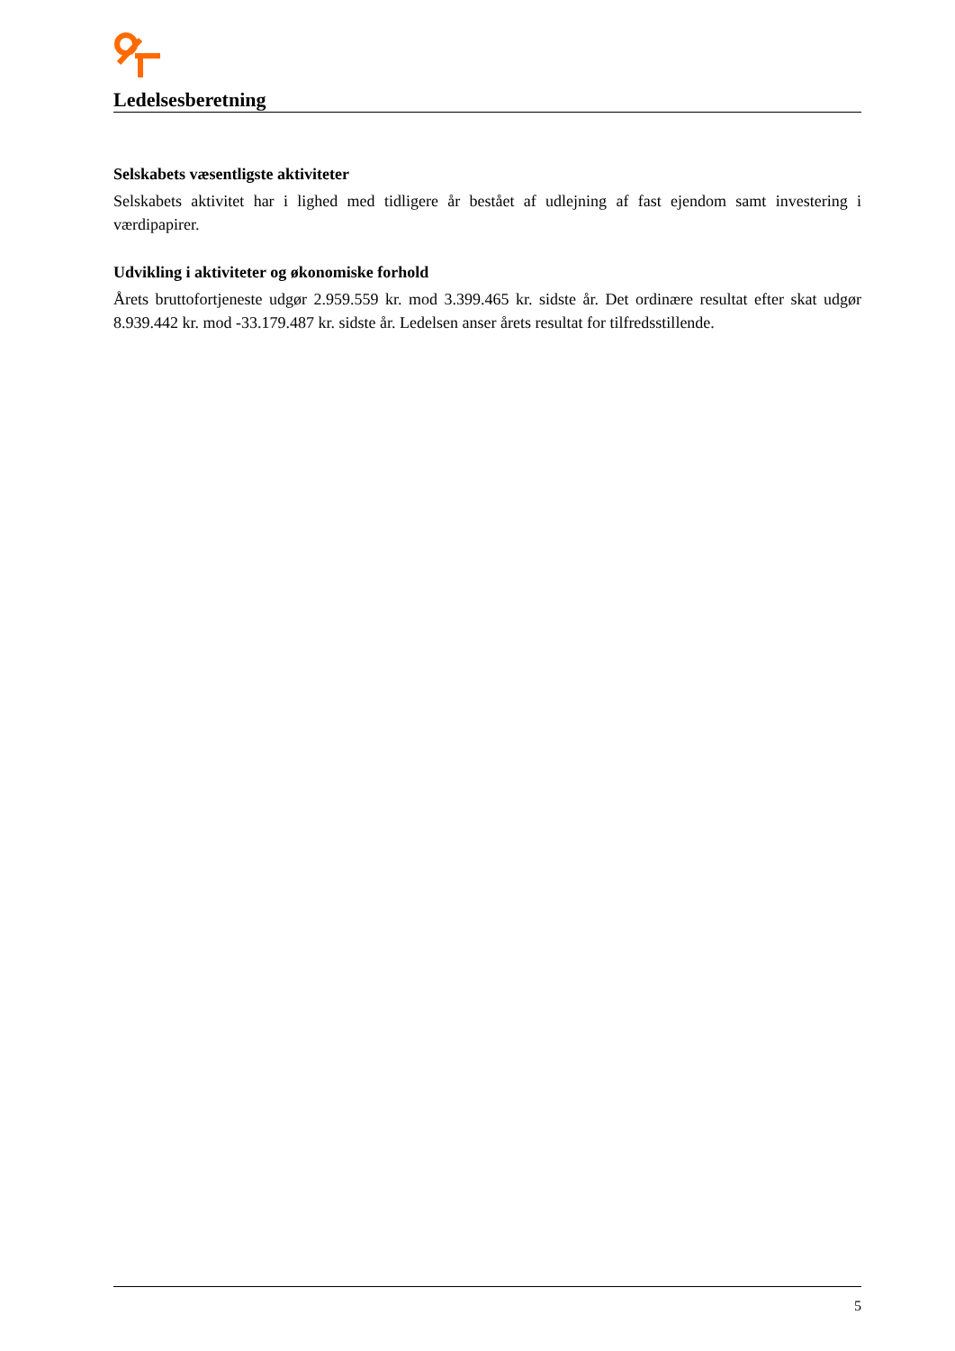Ledelsesberetning
Selskabets væsentligste aktiviteter
Selskabets aktivitet har i lighed med tidligere år bestået af udlejning af fast ejendom samt investering i værdipapirer.
Udvikling i aktiviteter og økonomiske forhold
Årets bruttofortjeneste udgør 2.959.559 kr. mod 3.399.465 kr. sidste år. Det ordinære resultat efter skat udgør 8.939.442 kr. mod -33.179.487 kr. sidste år. Ledelsen anser årets resultat for tilfredsstillende.
5